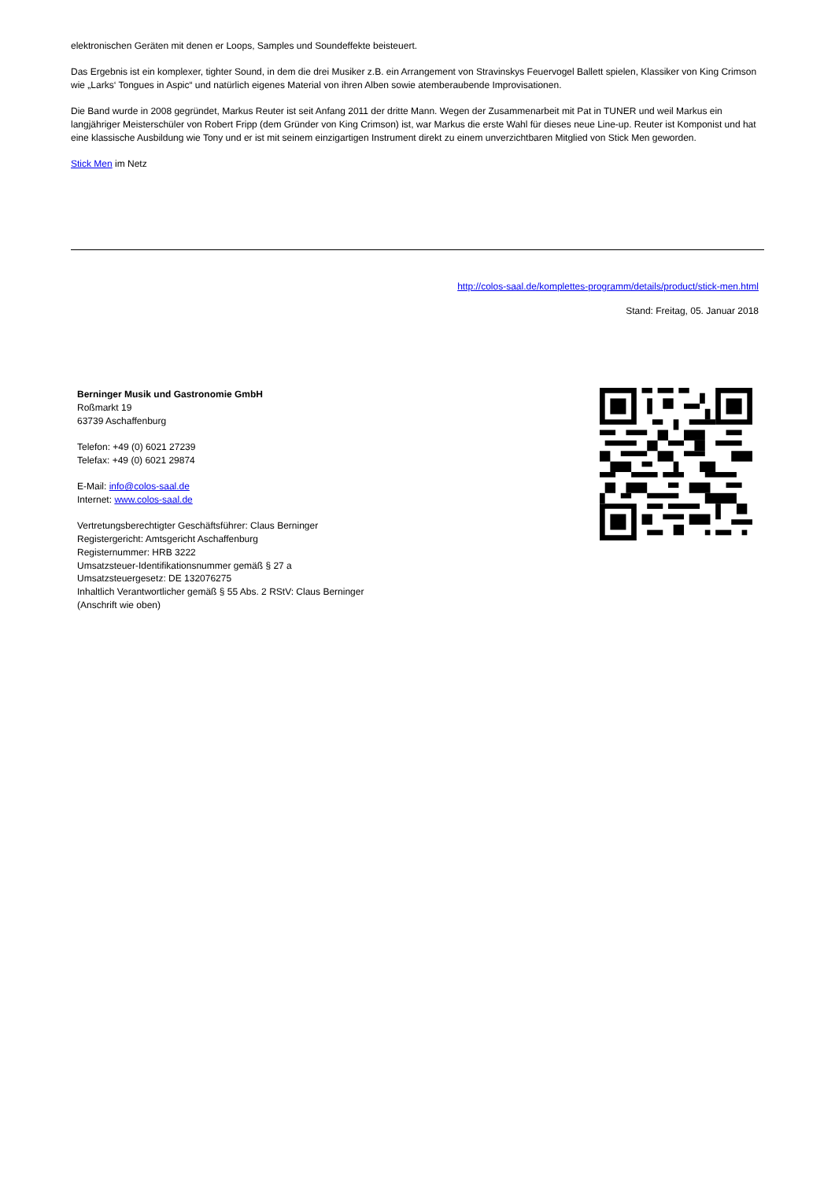elektronischen Geräten mit denen er Loops, Samples und Soundeffekte beisteuert.
Das Ergebnis ist ein komplexer, tighter Sound, in dem die drei Musiker z.B. ein Arrangement von Stravinskys Feuervogel Ballett spielen, Klassiker von King Crimson wie „Larks‘ Tongues in Aspic“ und natürlich eigenes Material von ihren Alben sowie atemberaubende Improvisationen.
Die Band wurde in 2008 gegründet, Markus Reuter ist seit Anfang 2011 der dritte Mann. Wegen der Zusammenarbeit mit Pat in TUNER und weil Markus ein langjähriger Meisterschüler von Robert Fripp (dem Gründer von King Crimson) ist, war Markus die erste Wahl für dieses neue Line-up. Reuter ist Komponist und hat eine klassische Ausbildung wie Tony und er ist mit seinem einzigartigen Instrument direkt zu einem unverzichtbaren Mitglied von Stick Men geworden.
Stick Men im Netz
http://colos-saal.de/komplettes-programm/details/product/stick-men.html
Stand: Freitag, 05. Januar 2018
Berninger Musik und Gastronomie GmbH
Roßmarkt 19
63739 Aschaffenburg
Telefon: +49 (0) 6021 27239
Telefax: +49 (0) 6021 29874
E-Mail: info@colos-saal.de
Internet: www.colos-saal.de
Vertretungsberechtigter Geschäftsführer: Claus Berninger
Registergericht: Amtsgericht Aschaffenburg
Registernummer: HRB 3222
Umsatzsteuer-Identifikationsnummer gemäß § 27 a
Umsatzsteuergesetz: DE 132076275
Inhaltlich Verantwortlicher gemäß § 55 Abs. 2 RStV: Claus Berninger
(Anschrift wie oben)